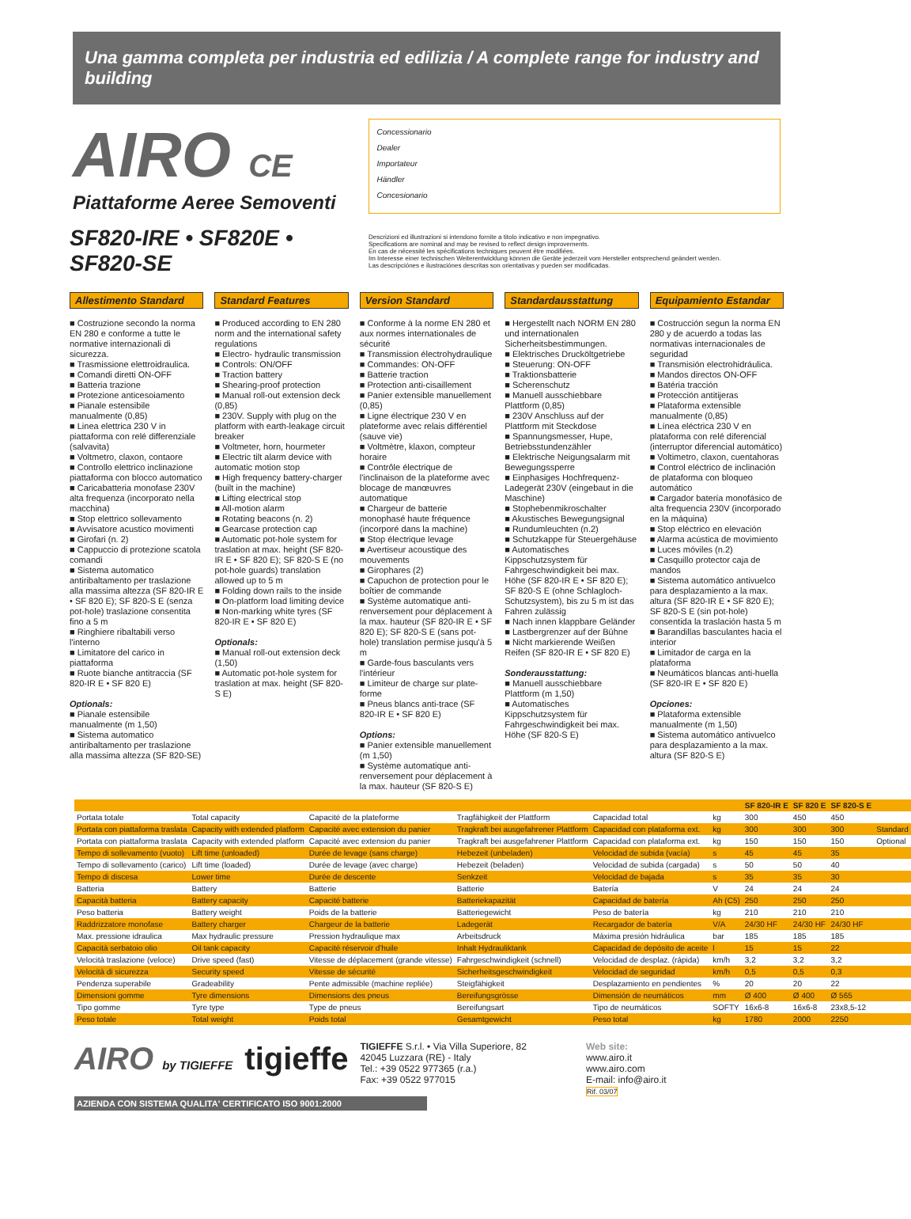Una gamma completa per industria ed edilizia / A complete range for industry and building
AIRO CE
Piattaforme Aeree Semoventi
Concessionario
Dealer
Importateur
Händler
Concesionario
SF820-IRE • SF820E • SF820-SE
Descrizioni ed illustrazioni si intendono fornite a titolo indicativo e non impegnativo.
Specifications are nominal and may be revised to reflect design improvements.
En cas de nécessité les spécifications techniques peuvent être modifiées.
Im Interesse einer technischen Weiterentwicklung können die Geräte jederzeit vom Hersteller entsprechend geändert werden.
Las descripciónes e ilustraciónes descritas son orientativas y pueden ser modificadas.
Allestimento Standard
■ Costruzione secondo la norma EN 280 e conforme a tutte le normative internazionali di sicurezza.
■ Trasmissione elettroidraulica.
■ Comandi diretti ON-OFF
■ Batteria trazione
■ Protezione anticesoiamento
■ Pianale estensibile manualmente (0,85)
■ Linea elettrica 230 V in piattaforma con relé differenziale (salvavita)
■ Voltmetro, claxon, contaore
■ Controllo elettrico inclinazione piattaforma con blocco automatico
■ Caricabatteria monofase 230V alta frequenza (incorporato nella macchina)
■ Stop elettrico sollevamento
■ Avvisatore acustico movimenti
■ Girofari (n. 2)
■ Cappuccio di protezione scatola comandi
■ Sistema automatico antiribaltamento per traslazione alla massima altezza (SF 820-IR E • SF 820 E); SF 820-S E (senza pot-hole) traslazione consentita fino a 5 m
■ Ringhiere ribaltabili verso l'interno
■ Limitatore del carico in piattaforma
■ Ruote bianche antitraccia (SF 820-IR E • SF 820 E)
Optionals:
■ Pianale estensibile manualmente (m 1,50)
■ Sistema automatico antiribaltamento per traslazione alla massima altezza (SF 820-SE)
Standard Features
■ Produced according to EN 280 norm and the international safety regulations
■ Electro- hydraulic transmission
■ Controls: ON/OFF
■ Traction battery
■ Shearing-proof protection
■ Manual roll-out extension deck (0,85)
■ 230V. Supply with plug on the platform with earth-leakage circuit breaker
■ Voltmeter, horn, hourmeter
■ Electric tilt alarm device with automatic motion stop
■ High frequency battery-charger (built in the machine)
■ Lifting electrical stop
■ All-motion alarm
■ Rotating beacons (n. 2)
■ Gearcase protection cap
■ Automatic pot-hole system for traslation at max. height (SF 820-IR E • SF 820 E); SF 820-S E (no pot-hole guards) translation allowed up to 5 m
■ Folding down rails to the inside
■ On-platform load limiting device
■ Non-marking white tyres (SF 820-IR E • SF 820 E)
Optionals:
■ Manual roll-out extension deck (1,50)
■ Automatic pot-hole system for traslation at max. height (SF 820-S E)
Version Standard
■ Conforme à la norme EN 280 et aux normes internationales de sécurité
■ Transmission électrohydraulique
■ Commandes: ON-OFF
■ Batterie traction
■ Protection anti-cisaillement
■ Panier extensible manuellement (0,85)
■ Ligne électrique 230 V en plateforme avec relais différentiel (sauve vie)
■ Voltmètre, klaxon, compteur horaire
■ Contrôle électrique de l'inclinaison de la plateforme avec blocage de manœuvres automatique
■ Chargeur de batterie monophasé haute fréquence (incorporé dans la machine)
■ Stop électrique levage
■ Avertiseur acoustique des mouvements
■ Girophares (2)
■ Capuchon de protection pour le boîtier de commande
■ Système automatique anti-renversement pour déplacement à la max. hauteur (SF 820-IR E • SF 820 E); SF 820-S E (sans pot-hole) translation permise jusqu'à 5 m
■ Garde-fous basculants vers l'intérieur
■ Limiteur de charge sur plate-forme
■ Pneus blancs anti-trace (SF 820-IR E • SF 820 E)
Options:
■ Panier extensible manuellement (m 1,50)
■ Système automatique anti-renversement pour déplacement à la max. hauteur (SF 820-S E)
Standardausstattung
■ Hergestellt nach NORM EN 280 und internationalen Sicherheitsbestimmungen.
■ Elektrisches Drucköltgetriebe
■ Steuerung: ON-OFF
■ Traktionsbatterie
■ Scherenschutz
■ Manuell ausschiebbare Plattform (0,85)
■ 230V Anschluss auf der Plattform mit Steckdose
■ Spannungsmesser, Hupe, Betriebsstundenzähler
■ Elektrische Neigungsalarm mit Bewegungssperre
■ Einphasiges Hochfrequenz-Ladegerät 230V (eingebaut in die Maschine)
■ Stophebenmikroschalter
■ Akustisches Bewegungsignal
■ Rundumleuchten (n.2)
■ Schutzkappe für Steuergehäuse
■ Automatisches Kippschutzsystem für Fahrgeschwindigkeit bei max. Höhe (SF 820-IR E • SF 820 E); SF 820-S E (ohne Schlagloch-Schutzsystem), bis zu 5 m ist das Fahren zulässig
■ Nach innen klappbare Geländer
■ Lastbergrenzer auf der Bühne
■ Nicht markierende Weißen Reifen (SF 820-IR E • SF 820 E)
Sonderausstattung:
■ Manuell ausschiebbare Plattform (m 1,50)
■ Automatisches Kippschutzsystem für Fahrgeschwindigkeit bei max. Höhe (SF 820-S E)
Equipamiento Estandar
■ Costrucción segun la norma EN 280 y de acuerdo a todas las normativas internacionales de seguridad
■ Transmisión electrohidráulica.
■ Mandos directos ON-OFF
■ Batéria tracción
■ Protección antitijeras
■ Plataforma extensible manualmente (0,85)
■ Línea eléctrica 230 V en plataforma con relé diferencial (interruptor diferencial automático)
■ Voltimetro, claxon, cuentahoras
■ Control eléctrico de inclinación de plataforma con bloqueo automático
■ Cargador batería monofásico de alta frequencia 230V (incorporado en la máquina)
■ Stop eléctrico en elevación
■ Alarma acústica de movimiento
■ Luces móviles (n.2)
■ Casquillo protector caja de mandos
■ Sistema automático antivuelco para desplazamiento a la max. altura (SF 820-IR E • SF 820 E); SF 820-S E (sin pot-hole) consentida la traslación hasta 5 m
■ Barandillas basculantes hacia el interior
■ Limitador de carga en la plataforma
■ Neumáticos blancas anti-huella (SF 820-IR E • SF 820 E)
Opciones:
■ Plataforma extensible manualmente (m 1,50)
■ Sistema automático antivuelco para desplazamiento a la max. altura (SF 820-S E)
| | | | | | | SF 820-IR E | SF 820 E | SF 820-S E | |
| --- | --- | --- | --- | --- | --- | --- | --- | --- | --- |
| Portata totale | Total capacity | Capacité de la plateforme | Tragfähigkeit der Plattform | Capacidad total | kg | 300 | 450 | 450 | |
| Portata con piattaforma traslata | Capacity with extended platform | Capacité avec extension du panier | Tragkraft bei ausgefahrener Plattform | Capacidad con plataforma ext. | kg | 300 | 300 | 300 | Standard |
| Portata con piattaforma traslata | Capacity with extended platform | Capacité avec extension du panier | Tragkraft bei ausgefahrener Plattform | Capacidad con plataforma ext. | kg | 150 | 150 | 150 | Optional |
| Tempo di sollevamento (vuoto) | Lift time (unloaded) | Durée de levage (sans charge) | Hebezeit (unbeladen) | Velocidad de subida (vacía) | s | 45 | 45 | 35 | |
| Tempo di sollevamento (carico) | Lift time (loaded) | Durée de levage (avec charge) | Hebezeit (beladen) | Velocidad de subida (cargada) | s | 50 | 50 | 40 | |
| Tempo di discesa | Lower time | Durée de descente | Senkzeit | Velocidad de bajada | s | 35 | 35 | 30 | |
| Batteria | Battery | Batterie | Batterie | Batería | V | 24 | 24 | 24 | |
| Capacità batteria | Battery capacity | Capacité batterie | Batteriekapazität | Capacidad de batería | Ah (C5) | 250 | 250 | 250 | |
| Peso batteria | Battery weight | Poids de la batterie | Batteriegewicht | Peso de batería | kg | 210 | 210 | 210 | |
| Raddrizzatore monofase | Battery charger | Chargeur de la batterie | Ladegerät | Recargador de batería | V/A | 24/30 HF | 24/30 HF | 24/30 HF | |
| Max. pressione idraulica | Max hydraulic pressure | Pression hydraulique max | Arbeitsdruck | Máxima presión hidráulica | bar | 185 | 185 | 185 | |
| Capacità serbatoio olio | Oil tank capacity | Capacité réservoir d'huile | Inhalt Hydrauliktank | Capacidad de depósito de aceite | l | 15 | 15 | 22 | |
| Velocità traslazione (veloce) | Drive speed (fast) | Vitesse de déplacement (grande vitesse) | Fahrgeschwindigkeit (schnell) | Velocidad de desplaz. (rápida) | km/h | 3,2 | 3,2 | 3,2 | |
| Velocità di sicurezza | Security speed | Vitesse de sécurité | Sicherheitsgeschwindigkeit | Velocidad de seguridad | km/h | 0,5 | 0,5 | 0,3 | |
| Pendenza superabile | Gradeability | Pente admissible (machine repliée) | Steigfähigkeit | Desplazamiento en pendientes | % | 20 | 20 | 22 | |
| Dimensioni gomme | Tyre dimensions | Dimensions des pneus | Bereifungsgrösse | Dimensión de neumáticos | mm | Ø 400 | Ø 400 | Ø 565 | |
| Tipo gomme | Tyre type | Type de pneus | Bereifungsart | Tipo de neumáticos | SOFTY | 16x6-8 | 16x6-8 | 23x8,5-12 | |
| Peso totale | Total weight | Poids total | Gesamtgewicht | Peso total | kg | 1780 | 2000 | 2250 | |
AIRO by TIGIEFFE
tigieffe
TIGIEFFE S.r.l. • Via Villa Superiore, 82
42045 Luzzara (RE) - Italy
Tel.: +39 0522 977365 (r.a.)
Fax: +39 0522 977015
Web site:
www.airo.it
www.airo.com
E-mail: info@airo.it
Rif. 03/07
AZIENDA CON SISTEMA QUALITA' CERTIFICATO ISO 9001:2000